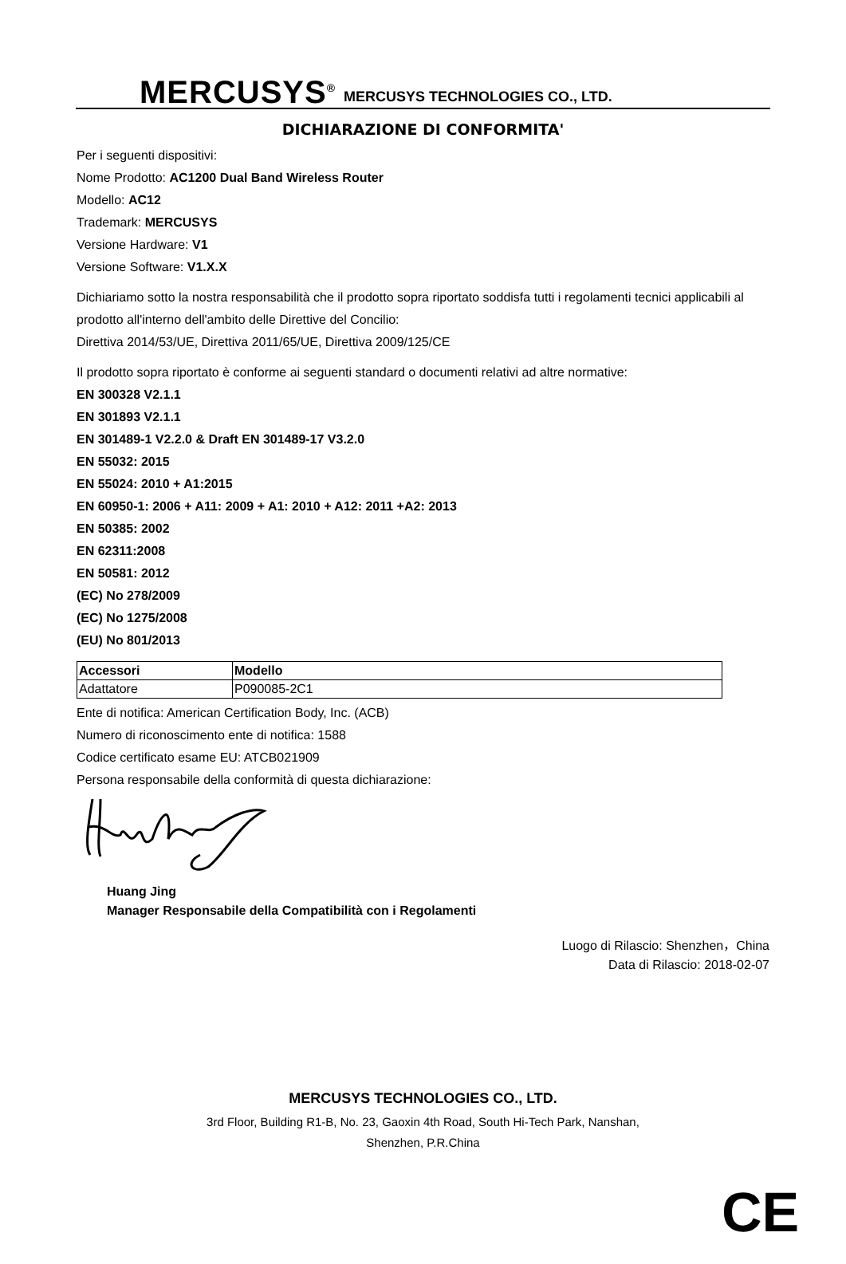MERCUSYS<sup>®</sup> MERCUSYS TECHNOLOGIES CO., LTD.
DICHIARAZIONE DI CONFORMITA'
Per i seguenti dispositivi:
Nome Prodotto: AC1200 Dual Band Wireless Router
Modello: AC12
Trademark: MERCUSYS
Versione Hardware: V1
Versione Software: V1.X.X
Dichiariamo sotto la nostra responsabilità che il prodotto sopra riportato soddisfa tutti i regolamenti tecnici applicabili al prodotto all'interno dell'ambito delle Direttive del Concilio:
Direttiva 2014/53/UE, Direttiva 2011/65/UE, Direttiva 2009/125/CE
Il prodotto sopra riportato è conforme ai seguenti standard o documenti relativi ad altre normative:
EN 300328 V2.1.1
EN 301893 V2.1.1
EN 301489-1 V2.2.0 & Draft EN 301489-17 V3.2.0
EN 55032: 2015
EN 55024: 2010 + A1:2015
EN 60950-1: 2006 + A11: 2009 + A1: 2010 + A12: 2011 +A2: 2013
EN 50385: 2002
EN 62311:2008
EN 50581: 2012
(EC) No 278/2009
(EC) No 1275/2008
(EU) No 801/2013
| Accessori | Modello |
| --- | --- |
| Adattatore | P090085-2C1 |
Ente di notifica: American Certification Body, Inc. (ACB)
Numero di riconoscimento ente di notifica: 1588
Codice certificato esame EU: ATCB021909
Persona responsabile della conformità di questa dichiarazione:
Huang Jing
Manager Responsabile della Compatibilità con i Regolamenti
Luogo di Rilascio: Shenzhen，China
Data di Rilascio: 2018-02-07
MERCUSYS TECHNOLOGIES CO., LTD.
3rd Floor, Building R1-B, No. 23, Gaoxin 4th Road, South Hi-Tech Park, Nanshan,
Shenzhen, P.R.China
CE